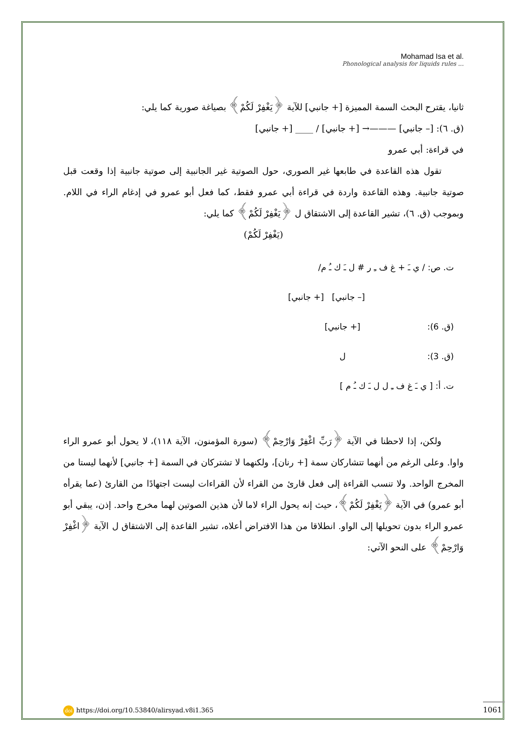Mohamad Isa et al.
Phonological analysis for liquids rules ...
ثانيا، يقترح البحث السمة المميزة [+ جانبي] للآية ﴿يَغْفِرْ لَكُمْ﴾ بصياغة صورية كما يلي:
(ق. ٦): [– جانبي] ———→ [+ جانبي] / ____ [+ جانبي]
في قراءة: أبي عمرو
تقول هذه القاعدة في طابعها غير الصوري، حول الصوتية غير الجانبية إلى صوتية جانبية إذا وقعت قبل صوتية جانبية. وهذه القاعدة واردة في قراءة أبي عمرو فقط، كما فعل أبو عمرو في إدغام الراء في اللام. وبموجب (ق. ٦)، تشير القاعدة إلى الاشتقاق ل ﴿يَغْفِرْ لَكُمْ﴾ كما يلي:
(يَغْفِرْ لَكُمْ)
ت. ص: / ي ـَ + غ ف ـِ ر # ل ـَ ك ـُ م/
[– جانبي] [+ جانبي]
(ق. 6): [+ جانبي]
(ق. 3): ل
ت. أ: [ ي ـَ غ ف ـِ ل ل ـَ ك ـُ م ]
ولكن، إذا لاحظنا في الآية ﴿رَبِّ اغْفِرْ وَارْحِمْ﴾ (سورة المؤمنون، الآية ١١٨)، لا يحول أبو عمرو الراء واوا. وعلى الرغم من أنهما تتشاركان سمة [+ رنان]، ولكنهما لا تشتركان في السمة [+ جانبي] لأنهما ليستا من المخرج الواحد. ولا تنسب القراءة إلى فعل قارئ من القراء لأن القراءات ليست اجتهادًا من القارئ (عما يقرأه أبو عمرو) في الآية ﴿يَغْفِرْ لَكُمْ﴾، حيث إنه يحول الراء لاما لأن هذين الصوتين لهما مخرج واحد. إذن، يبقي أبو عمرو الراء بدون تحويلها إلى الواو. انطلاقا من هذا الافتراض أعلاه، تشير القاعدة إلى الاشتقاق ل الآية ﴿اغْفِرْ وَارْحِمْ﴾ على النحو الآتي:
doi https://doi.org/10.53840/alirsyad.v8i1.365
1061